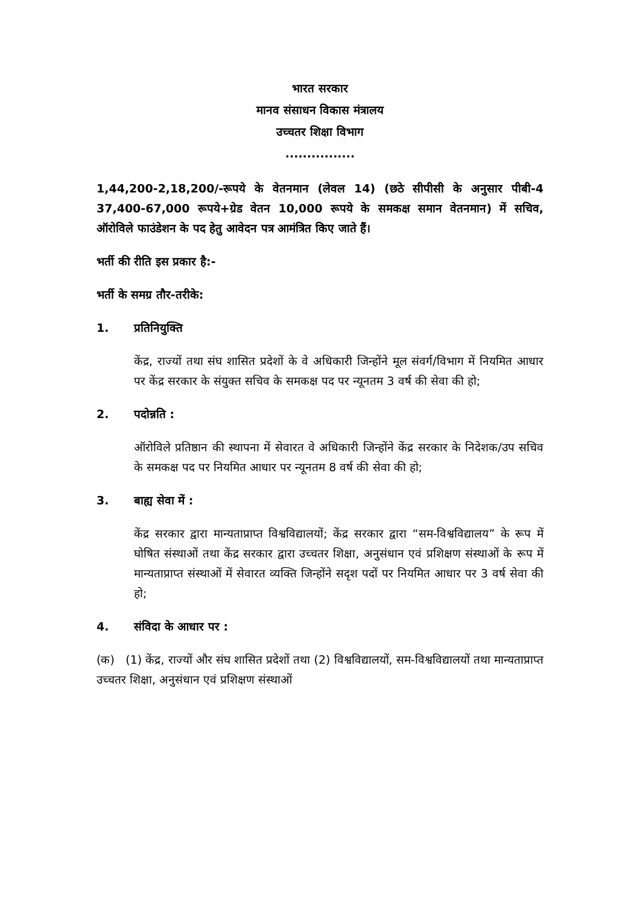भारत सरकार
मानव संसाधन विकास मंत्रालय
उच्चतर शिक्षा विभाग
................
1,44,200-2,18,200/-रूपये के वेतनमान (लेवल 14) (छठे सीपीसी के अनुसार पीबी-4 37,400-67,000 रूपये+ग्रेड वेतन 10,000 रूपये के समकक्ष समान वेतनमान) में सचिव, ऑरोविले फाउंडेशन के पद हेतु आवेदन पत्र आमंत्रित किए जाते हैं।
भर्ती की रीति इस प्रकार है:-
भर्ती के समग्र तौर-तरीके:
1. प्रतिनियुक्ति
केंद्र, राज्यों तथा संघ शासित प्रदेशों के वे अधिकारी जिन्होंने मूल संवर्ग/विभाग में नियमित आधार पर केंद्र सरकार के संयुक्त सचिव के समकक्ष पद पर न्यूनतम 3 वर्ष की सेवा की हो;
2. पदोन्नति :
ऑरोविले प्रतिष्ठान की स्थापना में सेवारत वे अधिकारी जिन्होंने केंद्र सरकार के निदेशक/उप सचिव के समकक्ष पद पर नियमित आधार पर न्यूनतम 8 वर्ष की सेवा की हो;
3. बाह्य सेवा में :
केंद्र सरकार द्वारा मान्यताप्राप्त विश्वविद्यालयों; केंद्र सरकार द्वारा “सम-विश्वविद्यालय” के रूप में घोषित संस्थाओं तथा केंद्र सरकार द्वारा उच्चतर शिक्षा, अनुसंधान एवं प्रशिक्षण संस्थाओं के रूप में मान्यताप्राप्त संस्थाओं में सेवारत व्यक्ति जिन्होंने सदृश पदों पर नियमित आधार पर 3 वर्ष सेवा की हो;
4. संविदा के आधार पर :
(क) (1) केंद्र, राज्यों और संघ शासित प्रदेशों तथा (2) विश्वविद्यालयों, सम-विश्वविद्यालयों तथा मान्यताप्राप्त उच्चतर शिक्षा, अनुसंधान एवं प्रशिक्षण संस्थाओं